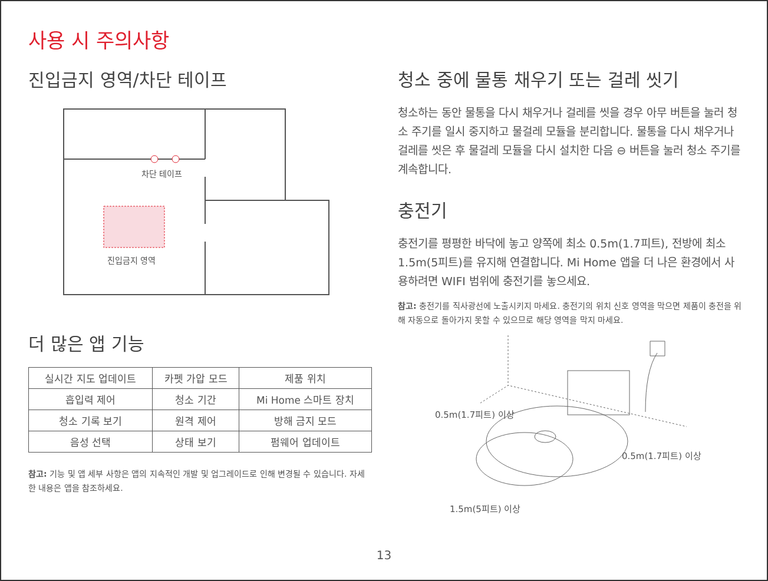사용 시 주의사항
진입금지 영역/차단 테이프
차단 테이프
진입금지 영역
더 많은 앱 기능
| 실시간 지도 업데이트 | 카펫 가압 모드 | 제품 위치 |
| 흡입력 제어 | 청소 기간 | Mi Home 스마트 장치 |
| 청소 기록 보기 | 원격 제어 | 방해 금지 모드 |
| 음성 선택 | 상태 보기 | 펌웨어 업데이트 |
참고: 기능 및 앱 세부 사항은 앱의 지속적인 개발 및 업그레이드로 인해 변경될 수 있습니다. 자세한 내용은 앱을 참조하세요.
청소 중에 물통 채우기 또는 걸레 씻기
청소하는 동안 물통을 다시 채우거나 걸레를 씻을 경우 아무 버튼을 눌러 청소 주기를 일시 중지하고 물걸레 모듈을 분리합니다. 물통을 다시 채우거나 걸레를 씻은 후 물걸레 모듈을 다시 설치한 다음 ⊖ 버튼을 눌러 청소 주기를 계속합니다.
충전기
충전기를 평평한 바닥에 놓고 양쪽에 최소 0.5m(1.7피트), 전방에 최소 1.5m(5피트)를 유지해 연결합니다. Mi Home 앱을 더 나은 환경에서 사용하려면 WIFI 범위에 충전기를 놓으세요.
참고: 충전기를 직사광선에 노출시키지 마세요. 충전기의 위치 신호 영역을 막으면 제품이 충전을 위해 자동으로 돌아가지 못할 수 있으므로 해당 영역을 막지 마세요.
0.5m(1.7피트) 이상
0.5m(1.7피트) 이상
1.5m(5피트) 이상
13